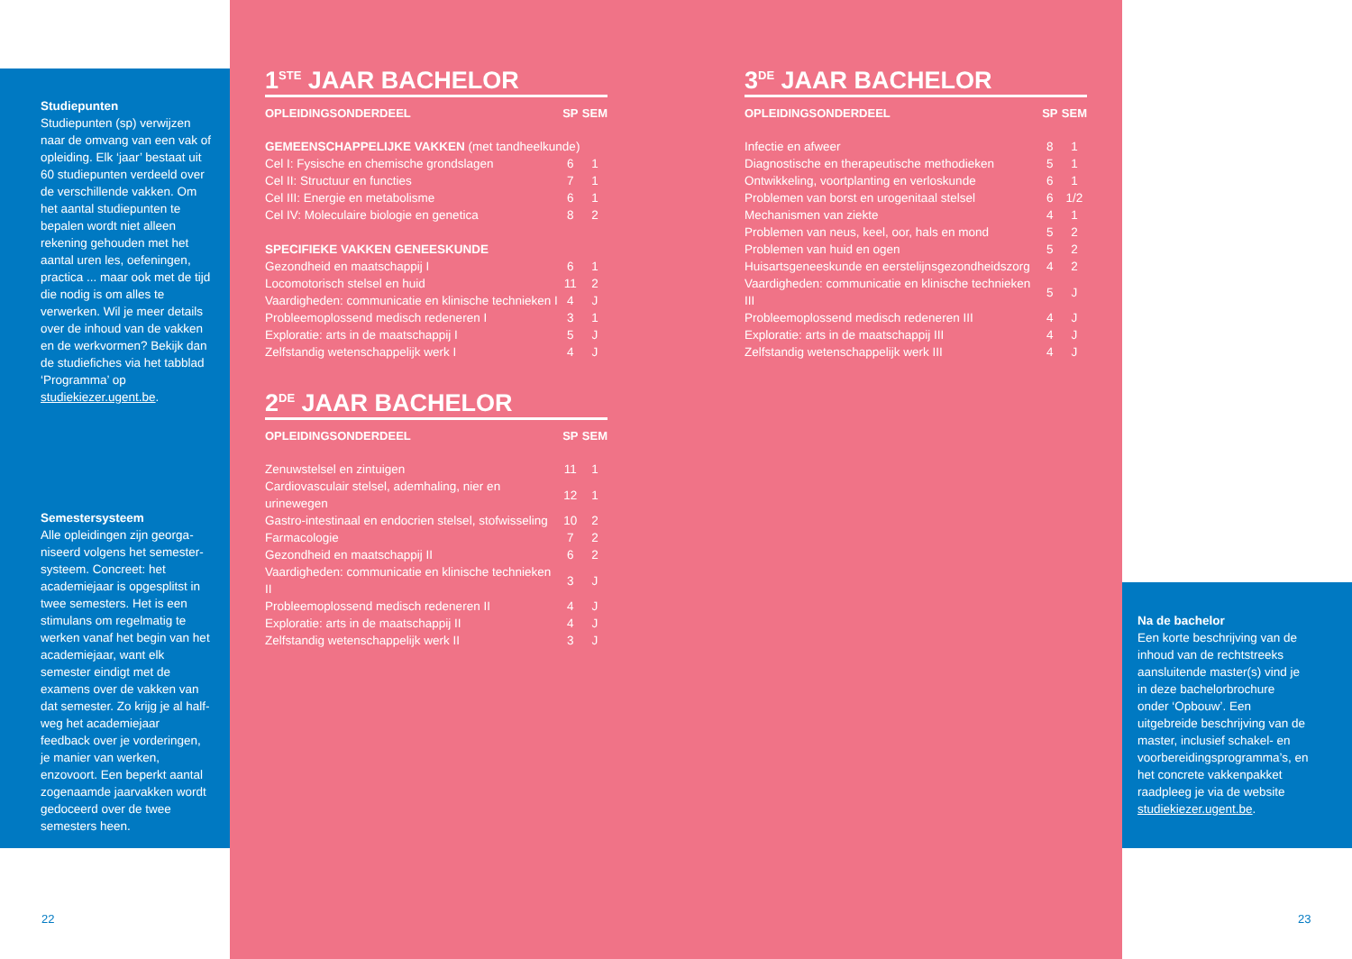Studiepunten
Studiepunten (sp) verwijzen naar de omvang van een vak of opleiding. Elk ‘jaar’ bestaat uit 60 studiepunten verdeeld over de verschillende vakken. Om het aantal studiepunten te bepalen wordt niet alleen rekening gehouden met het aantal uren les, oefeningen, practica ... maar ook met de tijd die nodig is om alles te verwerken. Wil je meer details over de inhoud van de vakken en de werkvormen? Bekijk dan de studiefiches via het tabblad ‘Programma’ op studiekiezer.ugent.be.
Semestersysteem
Alle opleidingen zijn georga­niseerd volgens het semester­systeem. Concreet: het academiejaar is opgesplitst in twee semesters. Het is een stimulans om regelmatig te werken vanaf het begin van het academiejaar, want elk semester eindigt met de examens over de vakken van dat semester. Zo krijg je al half­weg het academiejaar feedback over je vorderingen, je manier van werken, enzovoort. Een beperkt aantal zogenaamde jaarvakken wordt gedoceerd over de twee semesters heen.
Na de bachelor
Een korte beschrijving van de inhoud van de rechtstreeks aan­sluitende master(s) vind je in deze bachelorbrochure onder ‘Opbouw’. Een uitgebreide beschrijving van de master, inclusief schakel- en voor­bereidingsprogramma’s, en het concrete vakkenpakket raadpleeg je via de website studiekiezer.ugent.be.
22 23
1<sup>STE</sup> JAAR BACHELOR
| OPLEIDINGSONDERDEEL | SP | SEM |
| --- | --- | --- |
| GEMEENSCHAPPELIJKE VAKKEN (met tandheelkunde) | | |
| Cel I: Fysische en chemische grondslagen | 6 | 1 |
| Cel II: Structuur en functies | 7 | 1 |
| Cel III: Energie en metabolisme | 6 | 1 |
| Cel IV: Moleculaire biologie en genetica | 8 | 2 |
| SPECIFIEKE VAKKEN GENEESKUNDE | | |
| Gezondheid en maatschappij I | 6 | 1 |
| Locomotorisch stelsel en huid | 11 | 2 |
| Vaardigheden: communicatie en klinische technieken I | 4 | J |
| Probleemoplossend medisch redeneren I | 3 | 1 |
| Exploratie: arts in de maatschappij I | 5 | J |
| Zelfstandig wetenschappelijk werk I | 4 | J |
2<sup>DE</sup> JAAR BACHELOR
| OPLEIDINGSONDERDEEL | SP | SEM |
| --- | --- | --- |
| Zenuwstelsel en zintuigen | 11 | 1 |
| Cardiovasculair stelsel, ademhaling, nier en urinewegen | 12 | 1 |
| Gastro-intestinaal en endocrien stelsel, stofwisseling | 10 | 2 |
| Farmacologie | 7 | 2 |
| Gezondheid en maatschappij II | 6 | 2 |
| Vaardigheden: communicatie en klinische technieken II | 3 | J |
| Probleemoplossend medisch redeneren II | 4 | J |
| Exploratie: arts in de maatschappij II | 4 | J |
| Zelfstandig wetenschappelijk werk II | 3 | J |
3<sup>DE</sup> JAAR BACHELOR
| OPLEIDINGSONDERDEEL | SP | SEM |
| --- | --- | --- |
| Infectie en afweer | 8 | 1 |
| Diagnostische en therapeutische methodieken | 5 | 1 |
| Ontwikkeling, voortplanting en verloskunde | 6 | 1 |
| Problemen van borst en urogenitaal stelsel | 6 | 1/2 |
| Mechanismen van ziekte | 4 | 1 |
| Problemen van neus, keel, oor, hals en mond | 5 | 2 |
| Problemen van huid en ogen | 5 | 2 |
| Huisartsgeneeskunde en eerstelijnsgezondheidszorg | 4 | 2 |
| Vaardigheden: communicatie en klinische technieken III | 5 | J |
| Probleemoplossend medisch redeneren III | 4 | J |
| Exploratie: arts in de maatschappij III | 4 | J |
| Zelfstandig wetenschappelijk werk III | 4 | J |